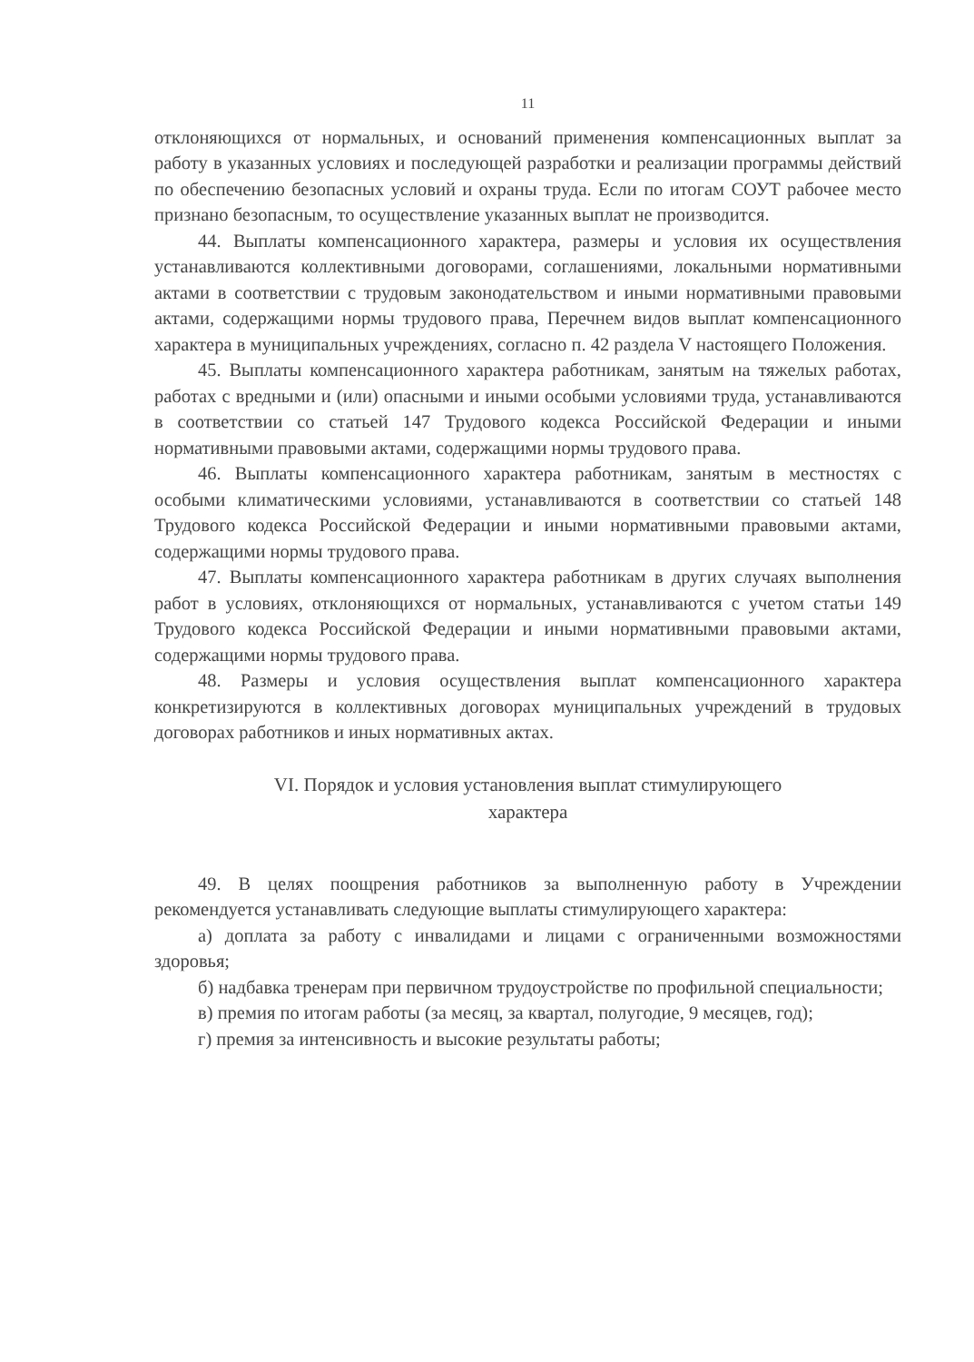11
отклоняющихся от нормальных, и оснований применения компенсационных выплат за работу в указанных условиях и последующей разработки и реализации программы действий по обеспечению безопасных условий и охраны труда. Если по итогам СОУТ рабочее место признано безопасным, то осуществление указанных выплат не производится.
44. Выплаты компенсационного характера, размеры и условия их осуществления устанавливаются коллективными договорами, соглашениями, локальными нормативными актами в соответствии с трудовым законодательством и иными нормативными правовыми актами, содержащими нормы трудового права, Перечнем видов выплат компенсационного характера в муниципальных учреждениях, согласно п. 42 раздела V настоящего Положения.
45. Выплаты компенсационного характера работникам, занятым на тяжелых работах, работах с вредными и (или) опасными и иными особыми условиями труда, устанавливаются в соответствии со статьей 147 Трудового кодекса Российской Федерации и иными нормативными правовыми актами, содержащими нормы трудового права.
46. Выплаты компенсационного характера работникам, занятым в местностях с особыми климатическими условиями, устанавливаются в соответствии со статьей 148 Трудового кодекса Российской Федерации и иными нормативными правовыми актами, содержащими нормы трудового права.
47. Выплаты компенсационного характера работникам в других случаях выполнения работ в условиях, отклоняющихся от нормальных, устанавливаются с учетом статьи 149 Трудового кодекса Российской Федерации и иными нормативными правовыми актами, содержащими нормы трудового права.
48. Размеры и условия осуществления выплат компенсационного характера конкретизируются в коллективных договорах муниципальных учреждений в трудовых договорах работников и иных нормативных актах.
VI. Порядок и условия установления выплат стимулирующего
характера
49. В целях поощрения работников за выполненную работу в Учреждении рекомендуется устанавливать следующие выплаты стимулирующего характера:
а) доплата за работу с инвалидами и лицами с ограниченными возможностями здоровья;
б) надбавка тренерам при первичном трудоустройстве по профильной специальности;
в) премия по итогам работы (за месяц, за квартал, полугодие, 9 месяцев, год);
г) премия за интенсивность и высокие результаты работы;